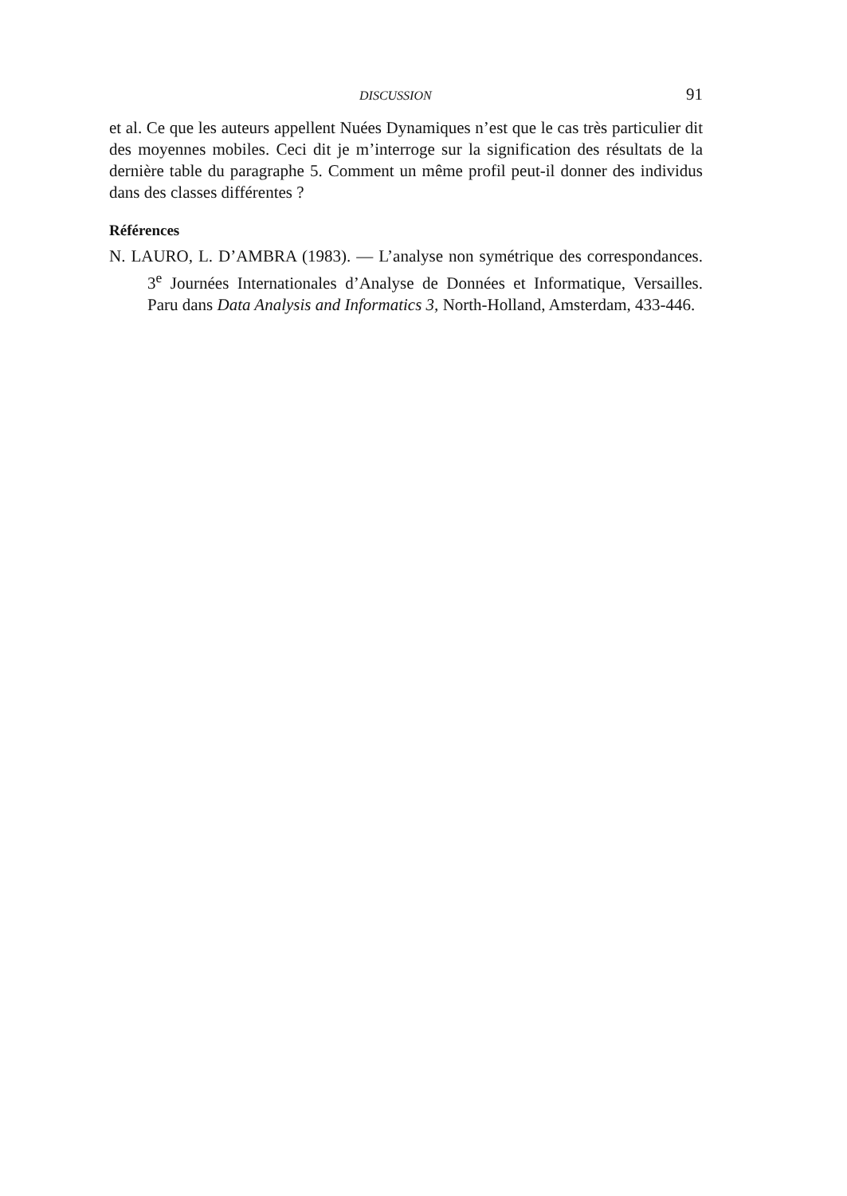DISCUSSION 91
et al. Ce que les auteurs appellent Nuées Dynamiques n’est que le cas très particulier dit des moyennes mobiles. Ceci dit je m’interroge sur la signification des résultats de la dernière table du paragraphe 5. Comment un même profil peut-il donner des individus dans des classes différentes ?
Références
N. LAURO, L. D’AMBRA (1983). — L’analyse non symétrique des correspondances. 3<sup>e</sup> Journées Internationales d’Analyse de Données et Informatique, Versailles. Paru dans Data Analysis and Informatics 3, North-Holland, Amsterdam, 433-446.